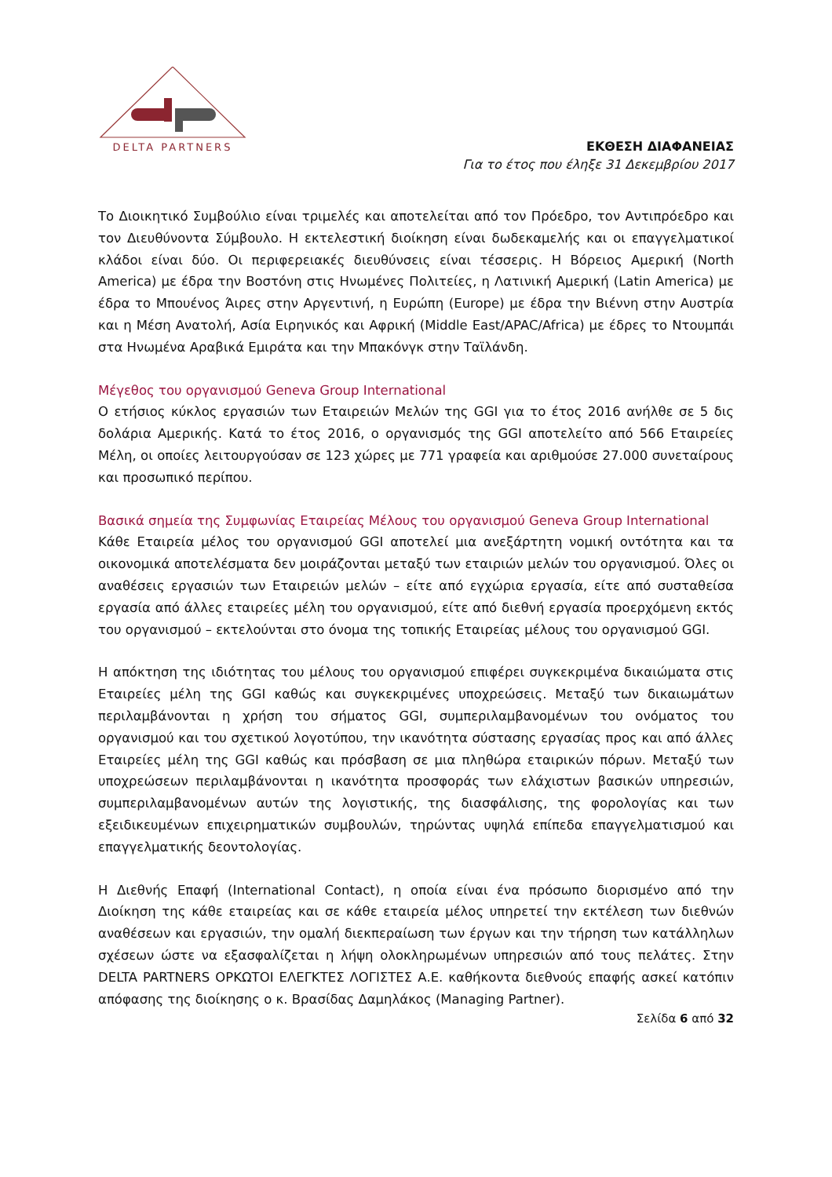DELTA PARTNERS
ΕΚΘΕΣΗ ΔΙΑΦΑΝΕΙΑΣ
Για το έτος που έληξε 31 Δεκεμβρίου 2017
Το Διοικητικό Συμβούλιο είναι τριμελές και αποτελείται από τον Πρόεδρο, τον Αντιπρόεδρο και τον Διευθύνοντα Σύμβουλο. Η εκτελεστική διοίκηση είναι δωδεκαμελής και οι επαγγελματικοί κλάδοι είναι δύο. Οι περιφερειακές διευθύνσεις είναι τέσσερις. Η Βόρειος Αμερική (North America) με έδρα την Βοστόνη στις Ηνωμένες Πολιτείες, η Λατινική Αμερική (Latin America) με έδρα το Μπουένος Άιρες στην Αργεντινή, η Ευρώπη (Europe) με έδρα την Βιέννη στην Αυστρία και η Μέση Ανατολή, Ασία Ειρηνικός και Αφρική (Middle East/APAC/Africa) με έδρες το Ντουμπάι στα Ηνωμένα Αραβικά Εμιράτα και την Μπακόνγκ στην Ταϊλάνδη.
Μέγεθος του οργανισμού Geneva Group International
Ο ετήσιος κύκλος εργασιών των Εταιρειών Μελών της GGI για το έτος 2016 ανήλθε σε 5 δις δολάρια Αμερικής. Κατά το έτος 2016, ο οργανισμός της GGI αποτελείτο από 566 Εταιρείες Μέλη, οι οποίες λειτουργούσαν σε 123 χώρες με 771 γραφεία και αριθμούσε 27.000 συνεταίρους και προσωπικό περίπου.
Βασικά σημεία της Συμφωνίας Εταιρείας Μέλους του οργανισμού Geneva Group International
Κάθε Εταιρεία μέλος του οργανισμού GGI αποτελεί μια ανεξάρτητη νομική οντότητα και τα οικονομικά αποτελέσματα δεν μοιράζονται μεταξύ των εταιριών μελών του οργανισμού. Όλες οι αναθέσεις εργασιών των Εταιρειών μελών – είτε από εγχώρια εργασία, είτε από συσταθείσα εργασία από άλλες εταιρείες μέλη του οργανισμού, είτε από διεθνή εργασία προερχόμενη εκτός του οργανισμού – εκτελούνται στο όνομα της τοπικής Εταιρείας μέλους του οργανισμού GGI.
Η απόκτηση της ιδιότητας του μέλους του οργανισμού επιφέρει συγκεκριμένα δικαιώματα στις Εταιρείες μέλη της GGI καθώς και συγκεκριμένες υποχρεώσεις. Μεταξύ των δικαιωμάτων περιλαμβάνονται η χρήση του σήματος GGI, συμπεριλαμβανομένων του ονόματος του οργανισμού και του σχετικού λογοτύπου, την ικανότητα σύστασης εργασίας προς και από άλλες Εταιρείες μέλη της GGI καθώς και πρόσβαση σε μια πληθώρα εταιρικών πόρων. Μεταξύ των υποχρεώσεων περιλαμβάνονται η ικανότητα προσφοράς των ελάχιστων βασικών υπηρεσιών, συμπεριλαμβανομένων αυτών της λογιστικής, της διασφάλισης, της φορολογίας και των εξειδικευμένων επιχειρηματικών συμβουλών, τηρώντας υψηλά επίπεδα επαγγελματισμού και επαγγελματικής δεοντολογίας.
Η Διεθνής Επαφή (International Contact), η οποία είναι ένα πρόσωπο διορισμένο από την Διοίκηση της κάθε εταιρείας και σε κάθε εταιρεία μέλος υπηρετεί την εκτέλεση των διεθνών αναθέσεων και εργασιών, την ομαλή διεκπεραίωση των έργων και την τήρηση των κατάλληλων σχέσεων ώστε να εξασφαλίζεται η λήψη ολοκληρωμένων υπηρεσιών από τους πελάτες. Στην DELTA PARTNERS ΟΡΚΩΤΟΙ ΕΛΕΓΚΤΕΣ ΛΟΓΙΣΤΕΣ Α.Ε. καθήκοντα διεθνούς επαφής ασκεί κατόπιν απόφασης της διοίκησης ο κ. Βρασίδας Δαμηλάκος (Managing Partner).
Σελίδα 6 από 32